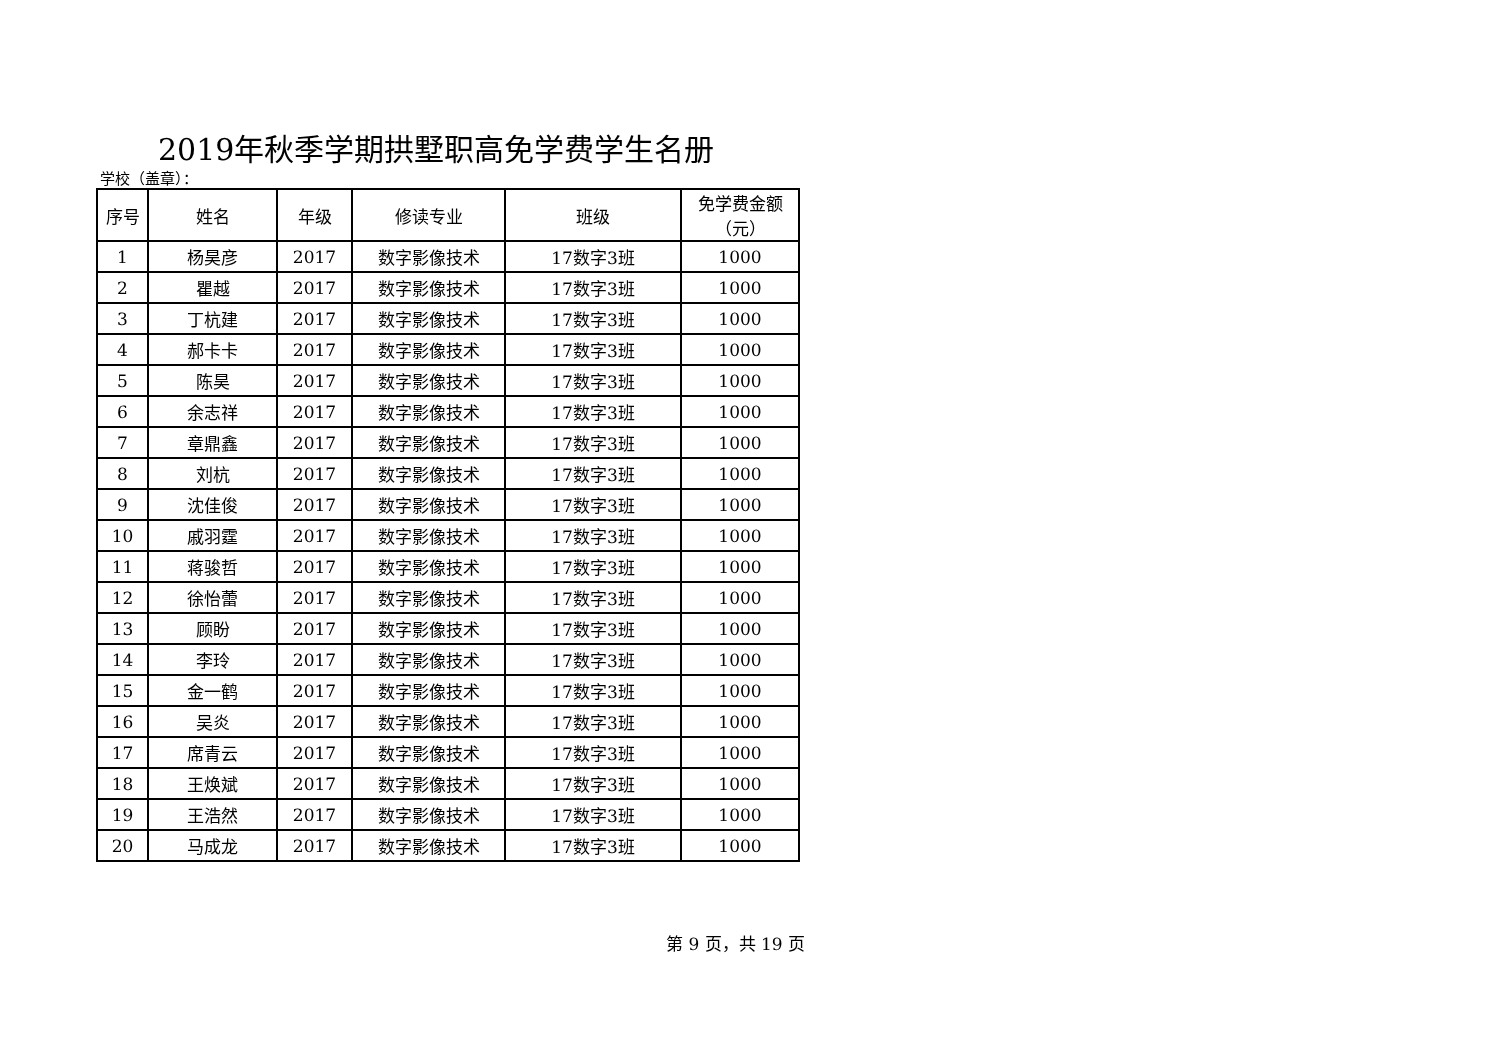2019年秋季学期拱墅职高免学费学生名册
学校（盖章）：
| 序号 | 姓名 | 年级 | 修读专业 | 班级 | 免学费金额 （元） |
| --- | --- | --- | --- | --- | --- |
| 1 | 杨昊彦 | 2017 | 数字影像技术 | 17数字3班 | 1000 |
| 2 | 瞿越 | 2017 | 数字影像技术 | 17数字3班 | 1000 |
| 3 | 丁杭建 | 2017 | 数字影像技术 | 17数字3班 | 1000 |
| 4 | 郝卡卡 | 2017 | 数字影像技术 | 17数字3班 | 1000 |
| 5 | 陈昊 | 2017 | 数字影像技术 | 17数字3班 | 1000 |
| 6 | 余志祥 | 2017 | 数字影像技术 | 17数字3班 | 1000 |
| 7 | 章鼎鑫 | 2017 | 数字影像技术 | 17数字3班 | 1000 |
| 8 | 刘杭 | 2017 | 数字影像技术 | 17数字3班 | 1000 |
| 9 | 沈佳俊 | 2017 | 数字影像技术 | 17数字3班 | 1000 |
| 10 | 戚羽霆 | 2017 | 数字影像技术 | 17数字3班 | 1000 |
| 11 | 蒋骏哲 | 2017 | 数字影像技术 | 17数字3班 | 1000 |
| 12 | 徐怡蕾 | 2017 | 数字影像技术 | 17数字3班 | 1000 |
| 13 | 顾盼 | 2017 | 数字影像技术 | 17数字3班 | 1000 |
| 14 | 李玲 | 2017 | 数字影像技术 | 17数字3班 | 1000 |
| 15 | 金一鹤 | 2017 | 数字影像技术 | 17数字3班 | 1000 |
| 16 | 吴炎 | 2017 | 数字影像技术 | 17数字3班 | 1000 |
| 17 | 席青云 | 2017 | 数字影像技术 | 17数字3班 | 1000 |
| 18 | 王焕斌 | 2017 | 数字影像技术 | 17数字3班 | 1000 |
| 19 | 王浩然 | 2017 | 数字影像技术 | 17数字3班 | 1000 |
| 20 | 马成龙 | 2017 | 数字影像技术 | 17数字3班 | 1000 |
第 9 页，共 19 页